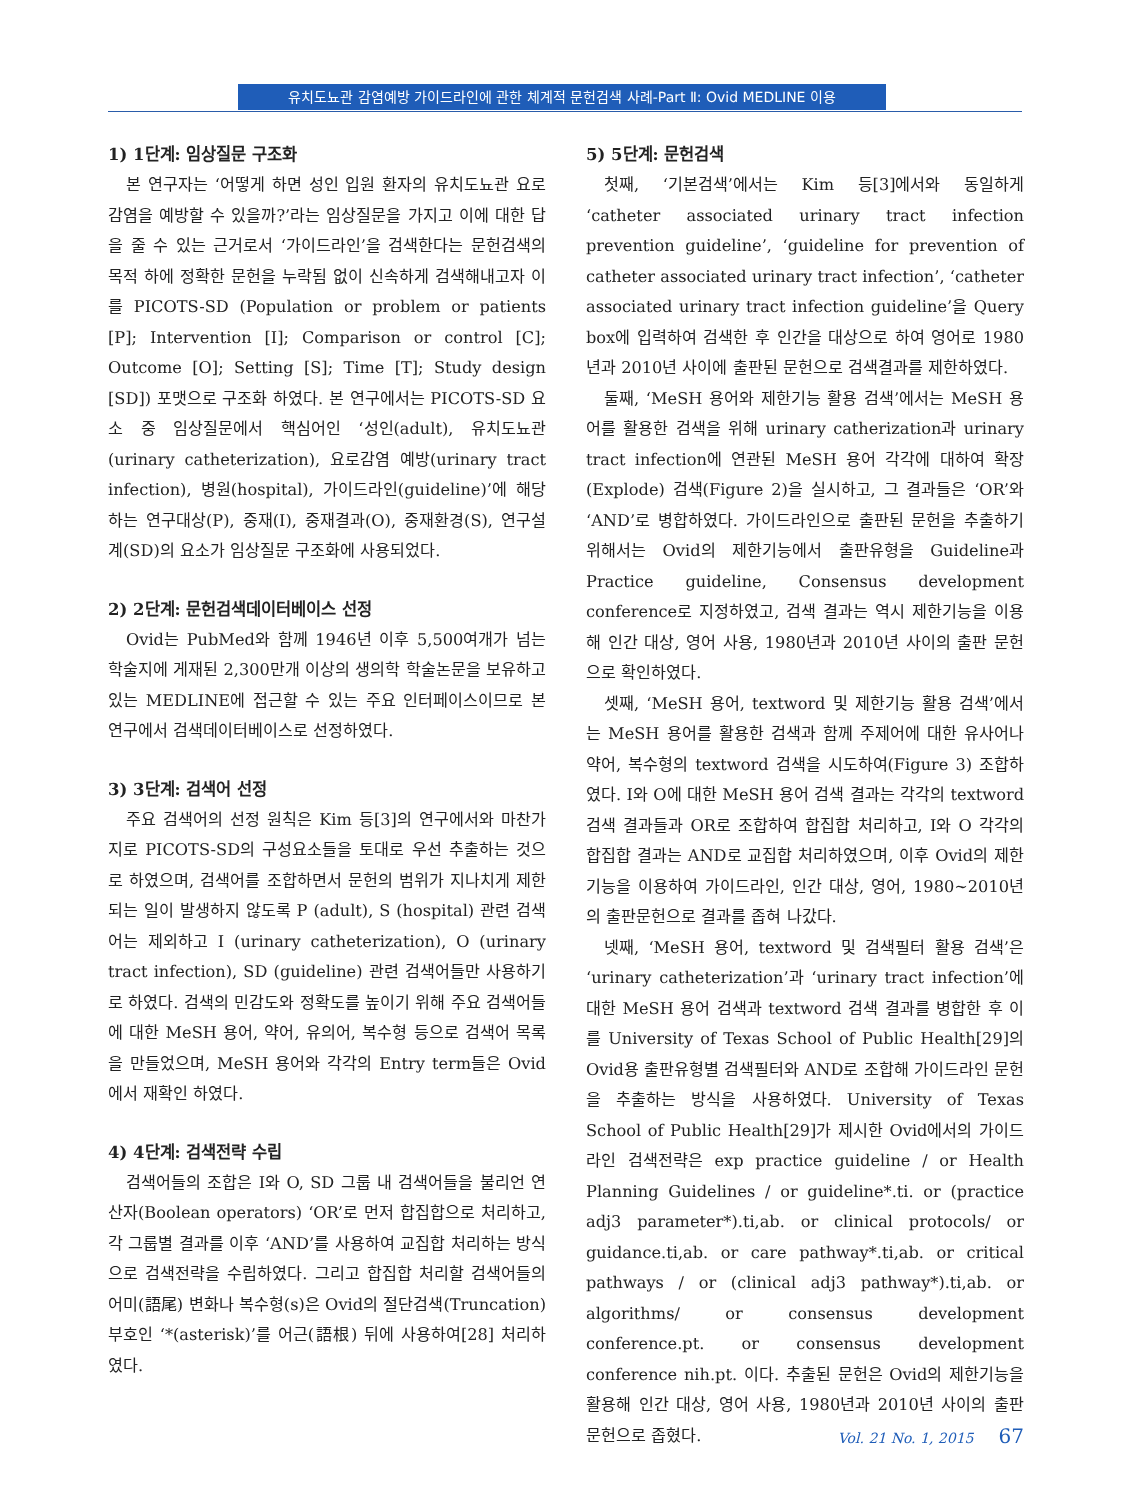유치도뇨관 감염예방 가이드라인에 관한 체계적 문헌검색 사례-Part Ⅱ: Ovid MEDLINE 이용
1) 1단계: 임상질문 구조화
본 연구자는 ‘어떻게 하면 성인 입원 환자의 유치도뇨관 요로감염을 예방할 수 있을까?’라는 임상질문을 가지고 이에 대한 답을 줄 수 있는 근거로서 ‘가이드라인’을 검색한다는 문헌검색의 목적 하에 정확한 문헌을 누락됨 없이 신속하게 검색해내고자 이를 PICOTS-SD (Population or problem or patients [P]; Intervention [I]; Comparison or control [C]; Outcome [O]; Setting [S]; Time [T]; Study design [SD]) 포맷으로 구조화 하였다. 본 연구에서는 PICOTS-SD 요소 중 임상질문에서 핵심어인 ‘성인(adult), 유치도뇨관(urinary catheterization), 요로감염 예방(urinary tract infection), 병원(hospital), 가이드라인(guideline)’에 해당하는 연구대상(P), 중재(I), 중재결과(O), 중재환경(S), 연구설계(SD)의 요소가 임상질문 구조화에 사용되었다.
2) 2단계: 문헌검색데이터베이스 선정
Ovid는 PubMed와 함께 1946년 이후 5,500여개가 넘는 학술지에 게재된 2,300만개 이상의 생의학 학술논문을 보유하고 있는 MEDLINE에 접근할 수 있는 주요 인터페이스이므로 본 연구에서 검색데이터베이스로 선정하였다.
3) 3단계: 검색어 선정
주요 검색어의 선정 원칙은 Kim 등[3]의 연구에서와 마찬가지로 PICOTS-SD의 구성요소들을 토대로 우선 추출하는 것으로 하였으며, 검색어를 조합하면서 문헌의 범위가 지나치게 제한되는 일이 발생하지 않도록 P (adult), S (hospital) 관련 검색어는 제외하고 I (urinary catheterization), O (urinary tract infection), SD (guideline) 관련 검색어들만 사용하기로 하였다. 검색의 민감도와 정확도를 높이기 위해 주요 검색어들에 대한 MeSH 용어, 약어, 유의어, 복수형 등으로 검색어 목록을 만들었으며, MeSH 용어와 각각의 Entry term들은 Ovid에서 재확인 하였다.
4) 4단계: 검색전략 수립
검색어들의 조합은 I와 O, SD 그룹 내 검색어들을 불리언 연산자(Boolean operators) ‘OR’로 먼저 합집합으로 처리하고, 각 그룹별 결과를 이후 ‘AND’를 사용하여 교집합 처리하는 방식으로 검색전략을 수립하였다. 그리고 합집합 처리할 검색어들의 어미(語尾) 변화나 복수형(s)은 Ovid의 절단검색(Truncation) 부호인 ‘*(asterisk)’를 어근(語根) 뒤에 사용하여[28] 처리하였다.
5) 5단계: 문헌검색
첫째, ‘기본검색’에서는 Kim 등[3]에서와 동일하게 ‘catheter associated urinary tract infection prevention guideline’, ‘guideline for prevention of catheter associated urinary tract infection’, ‘catheter associated urinary tract infection guideline’을 Query box에 입력하여 검색한 후 인간을 대상으로 하여 영어로 1980년과 2010년 사이에 출판된 문헌으로 검색결과를 제한하였다.
둘째, ‘MeSH 용어와 제한기능 활용 검색’에서는 MeSH 용어를 활용한 검색을 위해 urinary catherization과 urinary tract infection에 연관된 MeSH 용어 각각에 대하여 확장(Explode) 검색(Figure 2)을 실시하고, 그 결과들은 ‘OR’와 ‘AND’로 병합하였다. 가이드라인으로 출판된 문헌을 추출하기 위해서는 Ovid의 제한기능에서 출판유형을 Guideline과 Practice guideline, Consensus development conference로 지정하였고, 검색 결과는 역시 제한기능을 이용해 인간 대상, 영어 사용, 1980년과 2010년 사이의 출판 문헌으로 확인하였다.
셋째, ‘MeSH 용어, textword 및 제한기능 활용 검색’에서는 MeSH 용어를 활용한 검색과 함께 주제어에 대한 유사어나 약어, 복수형의 textword 검색을 시도하여(Figure 3) 조합하였다. I와 O에 대한 MeSH 용어 검색 결과는 각각의 textword 검색 결과들과 OR로 조합하여 합집합 처리하고, I와 O 각각의 합집합 결과는 AND로 교집합 처리하였으며, 이후 Ovid의 제한기능을 이용하여 가이드라인, 인간 대상, 영어, 1980~2010년의 출판문헌으로 결과를 좁혀 나갔다.
넷째, ‘MeSH 용어, textword 및 검색필터 활용 검색’은 ‘urinary catheterization’과 ‘urinary tract infection’에 대한 MeSH 용어 검색과 textword 검색 결과를 병합한 후 이를 University of Texas School of Public Health[29]의 Ovid용 출판유형별 검색필터와 AND로 조합해 가이드라인 문헌을 추출하는 방식을 사용하였다. University of Texas School of Public Health[29]가 제시한 Ovid에서의 가이드라인 검색전략은 exp practice guideline / or Health Planning Guidelines / or guideline*.ti. or (practice adj3 parameter*).ti,ab. or clinical protocols/ or guidance.ti,ab. or care pathway*.ti,ab. or critical pathways / or (clinical adj3 pathway*).ti,ab. or algorithms/ or consensus development conference.pt. or consensus development conference nih.pt. 이다. 추출된 문헌은 Ovid의 제한기능을 활용해 인간 대상, 영어 사용, 1980년과 2010년 사이의 출판 문헌으로 좁혔다.
Vol. 21 No. 1, 2015 67